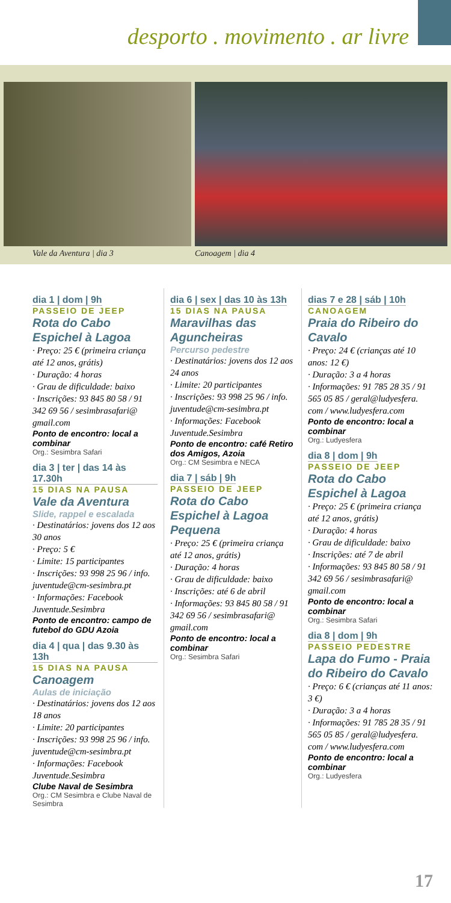desporto . movimento . ar livre
Vale da Aventura | dia 3 Canoagem | dia 4
dia 1 | dom | 9h
PASSEIO DE JEEP
Rota do Cabo Espichel à Lagoa
· Preço: 25 € (primeira criança até 12 anos, grátis)
· Duração: 4 horas
· Grau de dificuldade: baixo
· Inscrições: 93 845 80 58 / 91 342 69 56 / sesimbrasafari@ gmail.com
Ponto de encontro: local a combinar
Org.: Sesimbra Safari
dia 3 | ter | das 14 às 17.30h
15 DIAS NA PAUSA
Vale da Aventura
Slide, rappel e escalada
· Destinatários: jovens dos 12 aos 30 anos
· Preço: 5 €
· Limite: 15 participantes
· Inscrições: 93 998 25 96 / info. juventude@cm-sesimbra.pt
· Informações: Facebook Juventude.Sesimbra
Ponto de encontro: campo de futebol do GDU Azoia
dia 4 | qua | das 9.30 às 13h
15 DIAS NA PAUSA
Canoagem
Aulas de iniciação
· Destinatários: jovens dos 12 aos 18 anos
· Limite: 20 participantes
· Inscrições: 93 998 25 96 / info. juventude@cm-sesimbra.pt
· Informações: Facebook Juventude.Sesimbra
Clube Naval de Sesimbra
Org.: CM Sesimbra e Clube Naval de Sesimbra
dia 6 | sex | das 10 às 13h
15 DIAS NA PAUSA
Maravilhas das Aguncheiras
Percurso pedestre
· Destinatários: jovens dos 12 aos 24 anos
· Limite: 20 participantes
· Inscrições: 93 998 25 96 / info. juventude@cm-sesimbra.pt
· Informações: Facebook Juventude.Sesimbra
Ponto de encontro: café Retiro dos Amigos, Azoia
Org.: CM Sesimbra e NECA
dia 7 | sáb | 9h
PASSEIO DE JEEP
Rota do Cabo Espichel à Lagoa Pequena
· Preço: 25 € (primeira criança até 12 anos, grátis)
· Duração: 4 horas
· Grau de dificuldade: baixo
· Inscrições: até 6 de abril
· Informações: 93 845 80 58 / 91 342 69 56 / sesimbrasafari@ gmail.com
Ponto de encontro: local a combinar
Org.: Sesimbra Safari
dias 7 e 28 | sáb | 10h
CANOAGEM
Praia do Ribeiro do Cavalo
· Preço: 24 € (crianças até 10 anos: 12 €)
· Duração: 3 a 4 horas
· Informações: 91 785 28 35 / 91 565 05 85 / geral@ludyesfera. com / www.ludyesfera.com
Ponto de encontro: local a combinar
Org.: Ludyesfera
dia 8 | dom | 9h
PASSEIO DE JEEP
Rota do Cabo Espichel à Lagoa
· Preço: 25 € (primeira criança até 12 anos, grátis)
· Duração: 4 horas
· Grau de dificuldade: baixo
· Inscrições: até 7 de abril
· Informações: 93 845 80 58 / 91 342 69 56 / sesimbrasafari@ gmail.com
Ponto de encontro: local a combinar
Org.: Sesimbra Safari
dia 8 | dom | 9h
PASSEIO PEDESTRE
Lapa do Fumo - Praia do Ribeiro do Cavalo
· Preço: 6 € (crianças até 11 anos: 3 €)
· Duração: 3 a 4 horas
· Informações: 91 785 28 35 / 91 565 05 85 / geral@ludyesfera. com / www.ludyesfera.com
Ponto de encontro: local a combinar
Org.: Ludyesfera
17